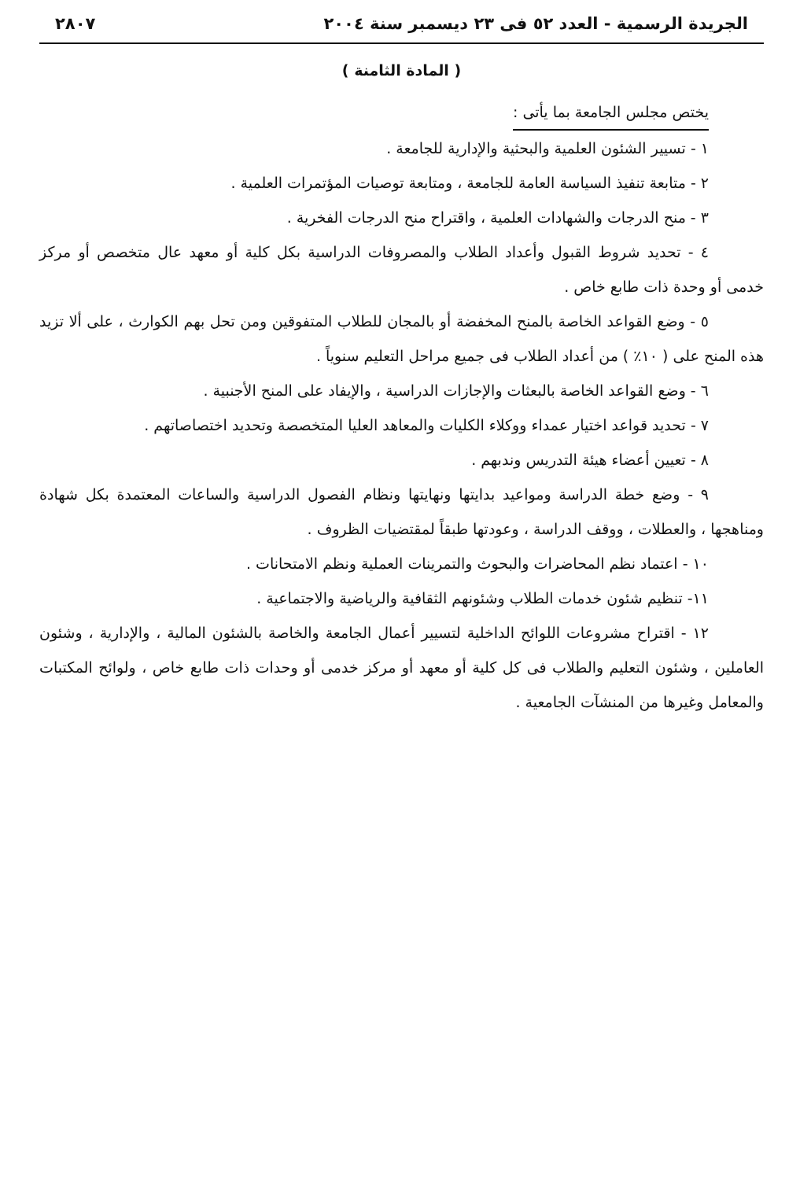الجريدة الرسمية - العدد ٥٢ فى ٢٣ ديسمبر سنة ٢٠٠٤ ٢٨٠٧
( المادة الثامنة )
يختص مجلس الجامعة بما يأتى :
١ - تسيير الشئون العلمية والبحثية والإدارية للجامعة .
٢ - متابعة تنفيذ السياسة العامة للجامعة ، ومتابعة توصيات المؤتمرات العلمية .
٣ - منح الدرجات والشهادات العلمية ، واقتراح منح الدرجات الفخرية .
٤ - تحديد شروط القبول وأعداد الطلاب والمصروفات الدراسية بكل كلية أو معهد عال متخصص أو مركز خدمى أو وحدة ذات طابع خاص .
٥ - وضع القواعد الخاصة بالمنح المخفضة أو بالمجان للطلاب المتفوقين ومن تحل بهم الكوارث ، على ألا تزيد هذه المنح على ( ١٠٪ ) من أعداد الطلاب فى جميع مراحل التعليم سنوياً .
٦ - وضع القواعد الخاصة بالبعثات والإجازات الدراسية ، والإيفاد على المنح الأجنبية .
٧ - تحديد قواعد اختيار عمداء ووكلاء الكليات والمعاهد العليا المتخصصة وتحديد اختصاصاتهم .
٨ - تعيين أعضاء هيئة التدريس وندبهم .
٩ - وضع خطة الدراسة ومواعيد بدايتها ونهايتها ونظام الفصول الدراسية والساعات المعتمدة بكل شهادة ومناهجها ، والعطلات ، ووقف الدراسة ، وعودتها طبقاً لمقتضيات الظروف .
١٠ - اعتماد نظم المحاضرات والبحوث والتمرينات العملية ونظم الامتحانات .
١١- تنظيم شئون خدمات الطلاب وشئونهم الثقافية والرياضية والاجتماعية .
١٢ - اقتراح مشروعات اللوائح الداخلية لتسيير أعمال الجامعة والخاصة بالشئون المالية ، والإدارية ، وشئون العاملين ، وشئون التعليم والطلاب فى كل كلية أو معهد أو مركز خدمى أو وحدات ذات طابع خاص ، ولوائح المكتبات والمعامل وغيرها من المنشآت الجامعية .